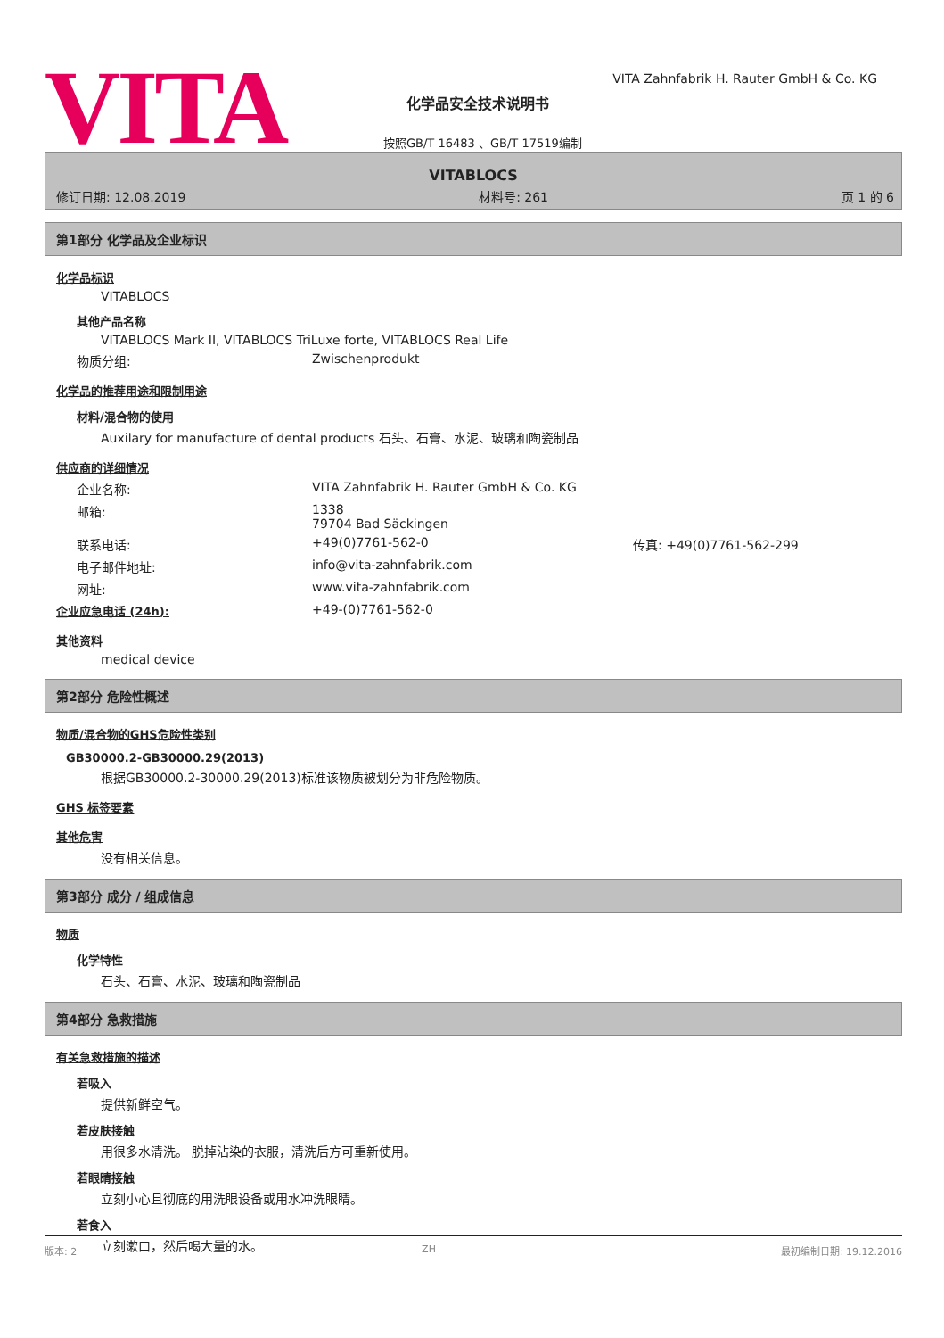VITA
VITA Zahnfabrik H. Rauter GmbH & Co. KG
化学品安全技术说明书
按照GB/T 16483 、GB/T 17519编制
VITABLOCS
修订日期: 12.08.2019 材料号: 261 页 1 的 6
第1部分 化学品及企业标识
化学品标识
VITABLOCS
其他产品名称
VITABLOCS Mark II, VITABLOCS TriLuxe forte, VITABLOCS Real Life
物质分组: Zwischenprodukt
化学品的推荐用途和限制用途
材料/混合物的使用
Auxilary for manufacture of dental products 石头、石膏、水泥、玻璃和陶瓷制品
供应商的详细情况
企业名称: VITA Zahnfabrik H. Rauter GmbH & Co. KG
邮箱: 1338
79704 Bad Säckingen
联系电话: +49(0)7761-562-0 传真: +49(0)7761-562-299
电子邮件地址: info@vita-zahnfabrik.com
网址: www.vita-zahnfabrik.com
企业应急电话 (24h): +49-(0)7761-562-0
其他资料
medical device
第2部分 危险性概述
物质/混合物的GHS危险性类别
GB30000.2-GB30000.29(2013)
根据GB30000.2-30000.29(2013)标准该物质被划分为非危险物质。
GHS 标签要素
其他危害
没有相关信息。
第3部分 成分 / 组成信息
物质
化学特性
石头、石膏、水泥、玻璃和陶瓷制品
第4部分 急救措施
有关急救措施的描述
若吸入
提供新鲜空气。
若皮肤接触
用很多水清洗。 脱掉沾染的衣服，清洗后方可重新使用。
若眼睛接触
立刻小心且彻底的用洗眼设备或用水冲洗眼睛。
若食入
立刻漱口，然后喝大量的水。
版本: 2 ZH 最初编制日期: 19.12.2016